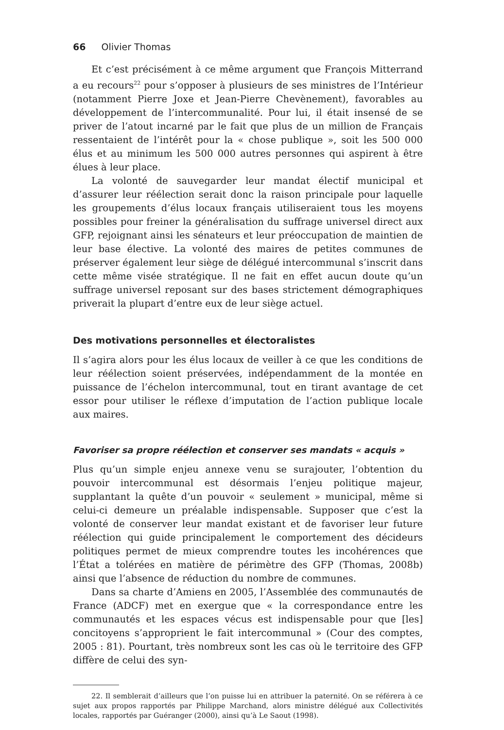66 Olivier Thomas
Et c’est précisément à ce même argument que François Mitterrand a eu recours<sup>22</sup> pour s’opposer à plusieurs de ses ministres de l’Intérieur (notamment Pierre Joxe et Jean-Pierre Chevènement), favorables au développement de l’intercommunalité. Pour lui, il était insensé de se priver de l’atout incarné par le fait que plus de un million de Français ressentaient de l’intérêt pour la « chose publique », soit les 500 000 élus et au minimum les 500 000 autres personnes qui aspirent à être élues à leur place.
La volonté de sauvegarder leur mandat électif municipal et d’assurer leur réélection serait donc la raison principale pour laquelle les groupements d’élus locaux français utiliseraient tous les moyens possibles pour freiner la généralisation du suffrage universel direct aux GFP, rejoignant ainsi les sénateurs et leur préoccupation de maintien de leur base élective. La volonté des maires de petites communes de préserver également leur siège de délégué intercommunal s’inscrit dans cette même visée stratégique. Il ne fait en effet aucun doute qu’un suffrage universel reposant sur des bases strictement démographiques priverait la plupart d’entre eux de leur siège actuel.
Des motivations personnelles et électoralistes
Il s’agira alors pour les élus locaux de veiller à ce que les conditions de leur réélection soient préservées, indépendamment de la montée en puissance de l’échelon intercommunal, tout en tirant avantage de cet essor pour utiliser le réflexe d’imputation de l’action publique locale aux maires.
Favoriser sa propre réélection et conserver ses mandats « acquis »
Plus qu’un simple enjeu annexe venu se surajouter, l’obtention du pouvoir intercommunal est désormais l’enjeu politique majeur, supplantant la quête d’un pouvoir « seulement » municipal, même si celui-ci demeure un préalable indispensable. Supposer que c’est la volonté de conserver leur mandat existant et de favoriser leur future réélection qui guide principalement le comportement des décideurs politiques permet de mieux comprendre toutes les incohérences que l’État a tolérées en matière de périmètre des GFP (Thomas, 2008b) ainsi que l’absence de réduction du nombre de communes.
Dans sa charte d’Amiens en 2005, l’Assemblée des communautés de France (ADCF) met en exergue que « la correspondance entre les communautés et les espaces vécus est indispensable pour que [les] concitoyens s’approprient le fait intercommunal » (Cour des comptes, 2005 : 81). Pourtant, très nombreux sont les cas où le territoire des GFP diffère de celui des syn-
22. Il semblerait d’ailleurs que l’on puisse lui en attribuer la paternité. On se référera à ce sujet aux propos rapportés par Philippe Marchand, alors ministre délégué aux Collectivités locales, rapportés par Guéranger (2000), ainsi qu’à Le Saout (1998).